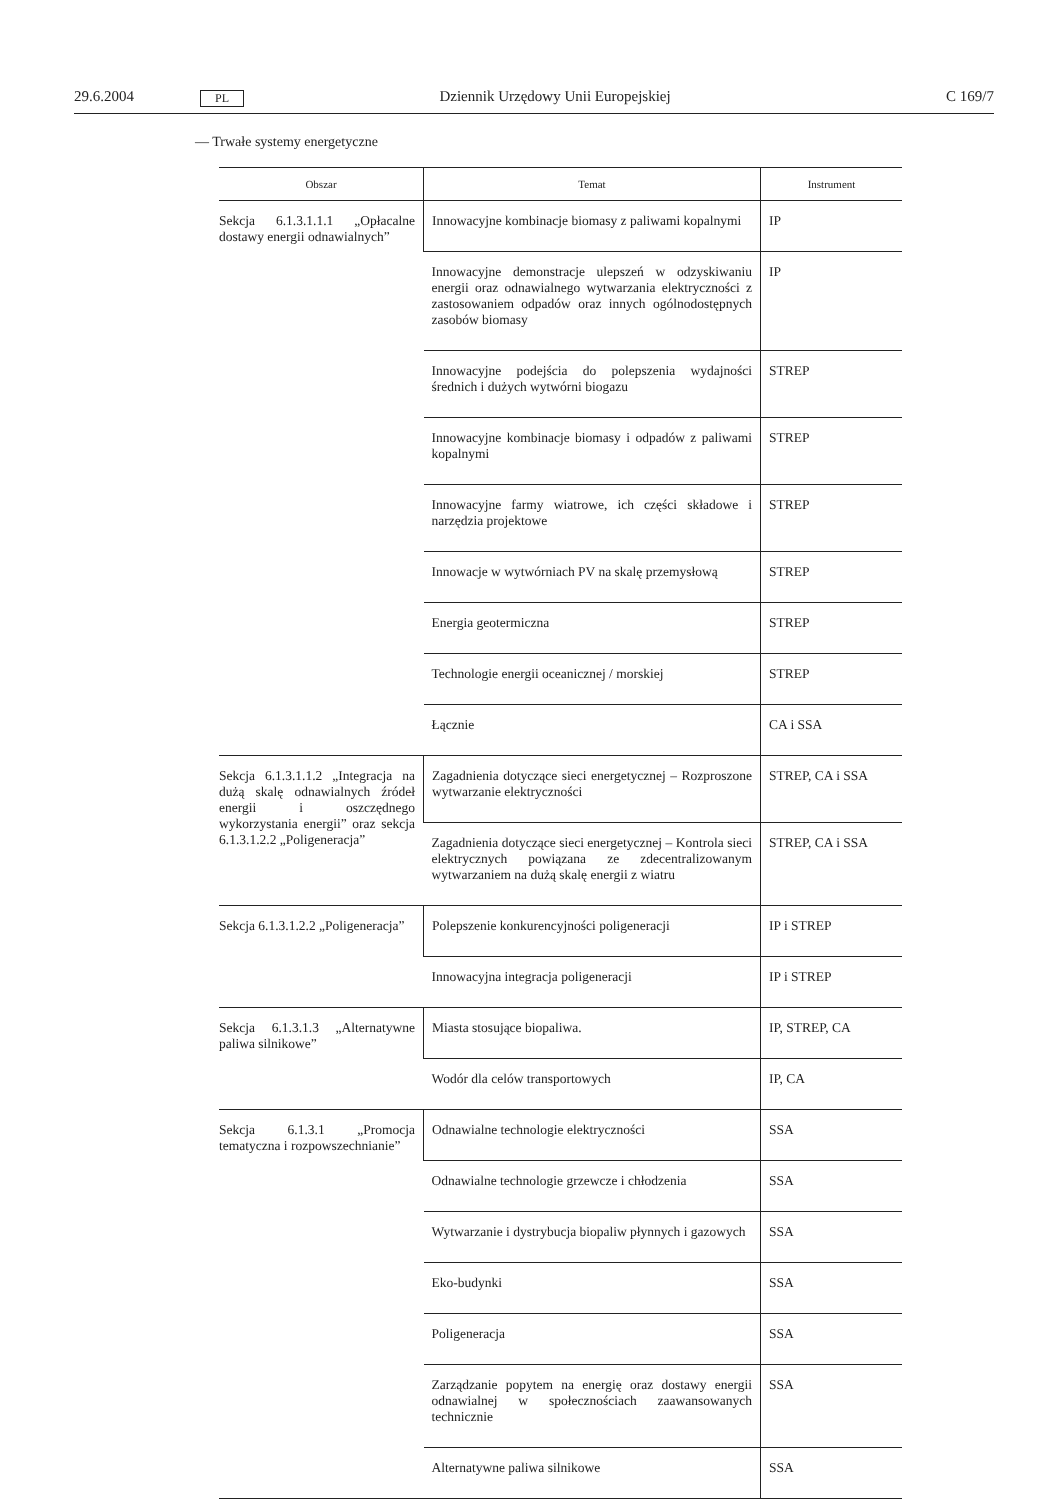29.6.2004 PL Dziennik Urzędowy Unii Europejskiej C 169/7
— Trwałe systemy energetyczne
| Obszar | Temat | Instrument |
| --- | --- | --- |
| Sekcja 6.1.3.1.1.1 „Opłacalne dostawy energii odnawialnych” | Innowacyjne kombinacje biomasy z paliwami kopalnymi | IP |
| | Innowacyjne demonstracje ulepszeń w odzyskiwaniu energii oraz odnawialnego wytwarzania elektryczności z zastosowaniem odpadów oraz innych ogólnodostępnych zasobów biomasy | IP |
| | Innowacyjne podejścia do polepszenia wydajności średnich i dużych wytwórni biogazu | STREP |
| | Innowacyjne kombinacje biomasy i odpadów z paliwami kopalnymi | STREP |
| | Innowacyjne farmy wiatrowe, ich części składowe i narzędzia projektowe | STREP |
| | Innowacje w wytwórniach PV na skalę przemysłową | STREP |
| | Energia geotermiczna | STREP |
| | Technologie energii oceanicznej / morskiej | STREP |
| | Łącznie | CA i SSA |
| Sekcja 6.1.3.1.1.2 „Integracja na dużą skalę odnawialnych źródeł energii i oszczędnego wykorzystania energii” oraz sekcja 6.1.3.1.2.2 „Poligeneracja” | Zagadnienia dotyczące sieci energetycznej – Rozproszone wytwarzanie elektryczności | STREP, CA i SSA |
| | Zagadnienia dotyczące sieci energetycznej – Kontrola sieci elektrycznych powiązana ze zdecentralizowanym wytwarzaniem na dużą skalę energii z wiatru | STREP, CA i SSA |
| Sekcja 6.1.3.1.2.2 „Poligeneracja” | Polepszenie konkurencyjności poligeneracji | IP i STREP |
| | Innowacyjna integracja poligeneracji | IP i STREP |
| Sekcja 6.1.3.1.3 „Alternatywne paliwa silnikowe” | Miasta stosujące biopaliwa. | IP, STREP, CA |
| | Wodór dla celów transportowych | IP, CA |
| Sekcja 6.1.3.1 „Promocja tematyczna i rozpowszechnianie” | Odnawialne technologie elektryczności | SSA |
| | Odnawialne technologie grzewcze i chłodzenia | SSA |
| | Wytwarzanie i dystrybucja biopaliw płynnych i gazowych | SSA |
| | Eko-budynki | SSA |
| | Poligeneracja | SSA |
| | Zarządzanie popytem na energię oraz dostawy energii odnawialnej w społecznościach zaawansowanych technicznie | SSA |
| | Alternatywne paliwa silnikowe | SSA |